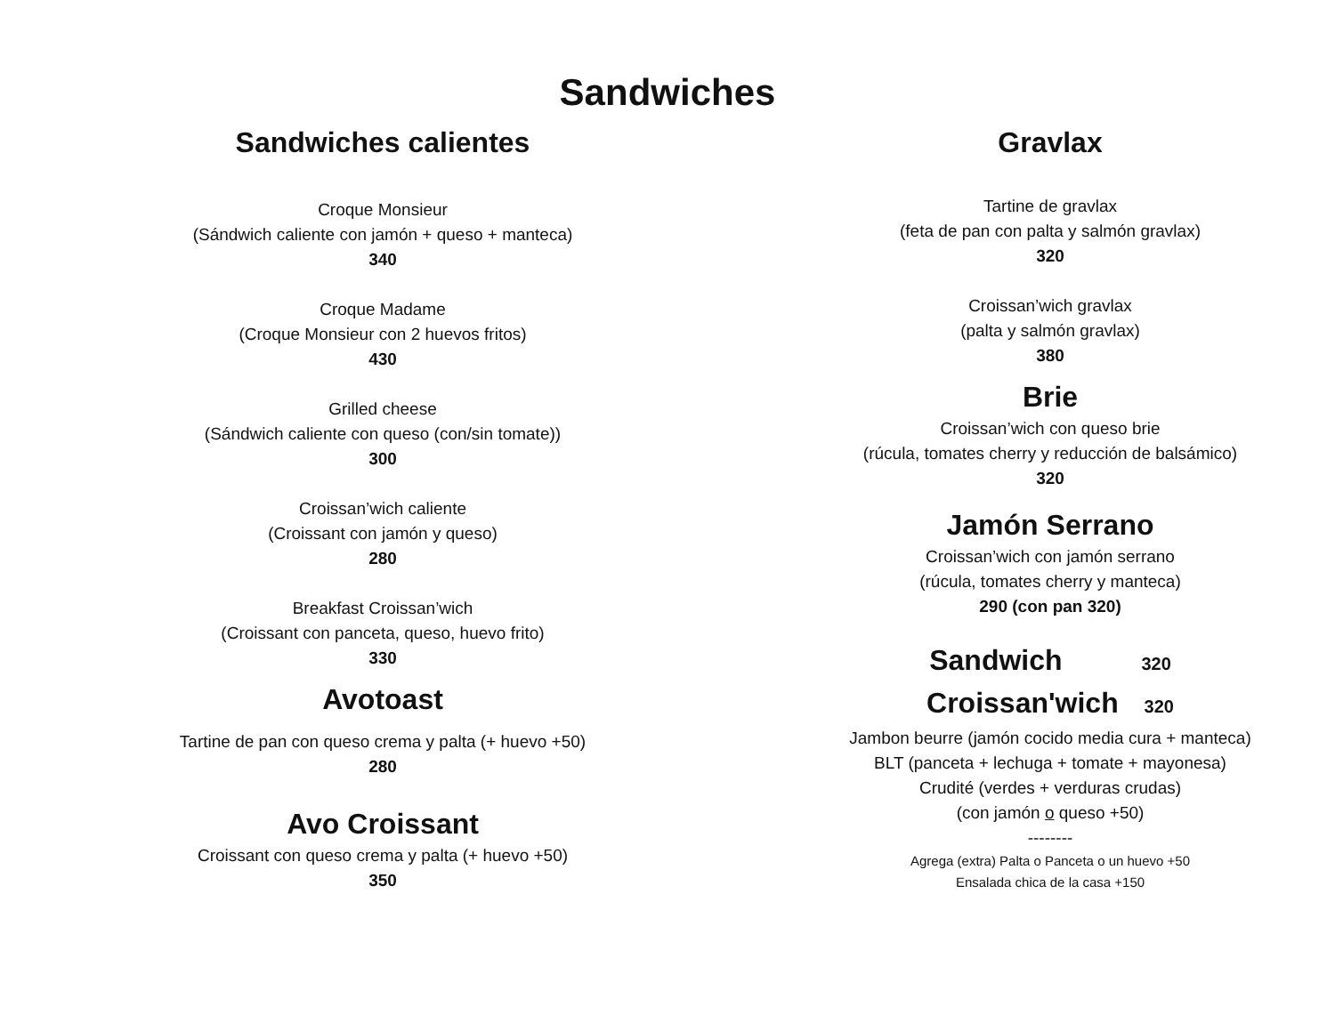Sandwiches
Sandwiches calientes
Croque Monsieur
(Sándwich caliente con jamón + queso + manteca)
340
Croque Madame
(Croque Monsieur con 2 huevos fritos)
430
Grilled cheese
(Sándwich caliente con queso (con/sin tomate))
300
Croissan’wich caliente
(Croissant con jamón y queso)
280
Breakfast Croissan’wich
(Croissant con panceta, queso, huevo frito)
330
Avotoast
Tartine de pan con queso crema y palta (+ huevo +50)
280
Avo Croissant
Croissant con queso crema y palta (+ huevo +50)
350
Gravlax
Tartine de gravlax
(feta de pan con palta y salmón gravlax)
320
Croissan’wich gravlax
(palta y salmón gravlax)
380
Brie
Croissan’wich con queso brie
(rúcula, tomates cherry y reducción de balsámico)
320
Jamón Serrano
Croissan’wich con jamón serrano
(rúcula, tomates cherry y manteca)
290 (con pan 320)
Sandwich 320
Croissan'wich 320
Jambon beurre (jamón cocido media cura + manteca)
BLT (panceta + lechuga + tomate + mayonesa)
Crudité (verdes + verduras crudas)
(con jamón o queso +50)
--------
Agrega (extra) Palta o Panceta o un huevo +50
Ensalada chica de la casa +150